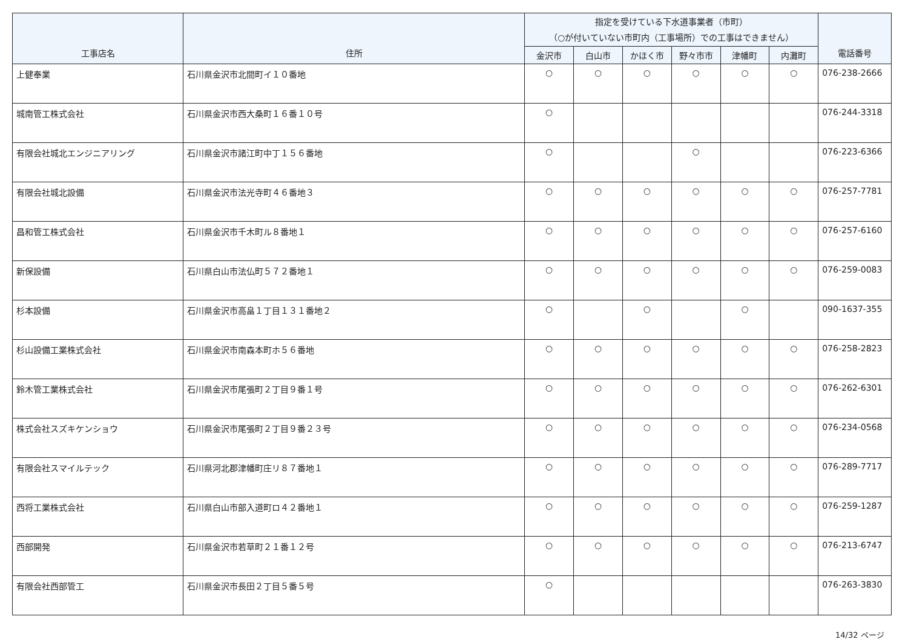| 工事店名 | 住所 | 指定を受けている下水道事業者（市町） （○が付いていない市町内（工事場所）での工事はできません） | | | | | | 電話番号 |
| --- | --- | --- | --- | --- | --- | --- | --- | --- |
| | | 金沢市 | 白山市 | かほく市 | 野々市市 | 津幡町 | 内灘町 | |
| 上健奉業 | 石川県金沢市北間町イ１０番地 | ○ | ○ | ○ | ○ | ○ | ○ | 076-238-2666 |
| 城南管工株式会社 | 石川県金沢市西大桑町１６番１０号 | ○ | | | | | | 076-244-3318 |
| 有限会社城北エンジニアリング | 石川県金沢市諸江町中丁１５６番地 | ○ | | | ○ | | | 076-223-6366 |
| 有限会社城北設備 | 石川県金沢市法光寺町４６番地３ | ○ | ○ | ○ | ○ | ○ | ○ | 076-257-7781 |
| 昌和管工株式会社 | 石川県金沢市千木町ル８番地１ | ○ | ○ | ○ | ○ | ○ | ○ | 076-257-6160 |
| 新保設備 | 石川県白山市法仏町５７２番地１ | ○ | ○ | ○ | ○ | ○ | ○ | 076-259-0083 |
| 杉本設備 | 石川県金沢市高畠１丁目１３１番地２ | ○ | | ○ | | ○ | | 090-1637-355 |
| 杉山設備工業株式会社 | 石川県金沢市南森本町ホ５６番地 | ○ | ○ | ○ | ○ | ○ | ○ | 076-258-2823 |
| 鈴木管工業株式会社 | 石川県金沢市尾張町２丁目９番１号 | ○ | ○ | ○ | ○ | ○ | ○ | 076-262-6301 |
| 株式会社スズキケンショウ | 石川県金沢市尾張町２丁目９番２３号 | ○ | ○ | ○ | ○ | ○ | ○ | 076-234-0568 |
| 有限会社スマイルテック | 石川県河北郡津幡町庄リ８７番地１ | ○ | ○ | ○ | ○ | ○ | ○ | 076-289-7717 |
| 西将工業株式会社 | 石川県白山市部入道町ロ４２番地１ | ○ | ○ | ○ | ○ | ○ | ○ | 076-259-1287 |
| 西部開発 | 石川県金沢市若草町２１番１２号 | ○ | ○ | ○ | ○ | ○ | ○ | 076-213-6747 |
| 有限会社西部管工 | 石川県金沢市長田２丁目５番５号 | ○ | | | | | | 076-263-3830 |
14/32 ページ